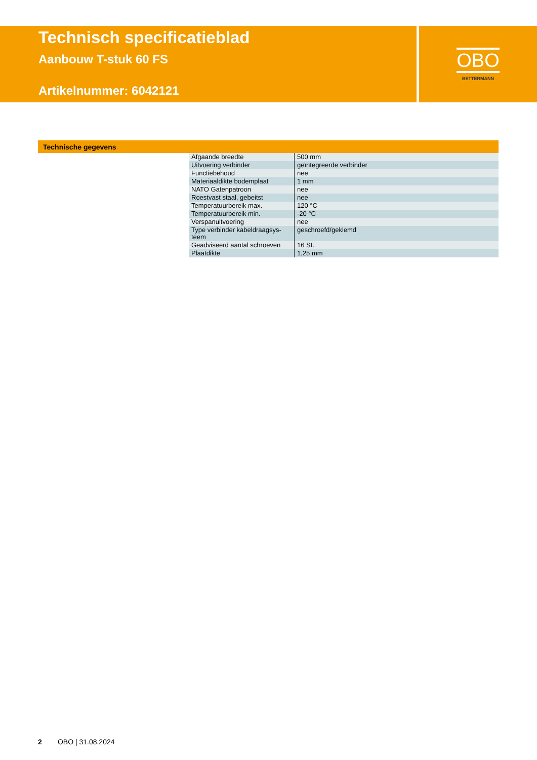Technisch specificatieblad
Aanbouw T-stuk 60 FS
Artikelnummer: 6042121
OBO
BETTERMANN
Technische gegevens
| Afgaande breedte | 500 mm |
| Uitvoering verbinder | geïntegreerde verbinder |
| Functiebehoud | nee |
| Materiaaldikte bodemplaat | 1 mm |
| NATO Gatenpatroon | nee |
| Roestvast staal, gebeitst | nee |
| Temperatuurbereik max. | 120 °C |
| Temperatuurbereik min. | -20 °C |
| Verspanuitvoering | nee |
| Type verbinder kabeldraagsys- teem | geschroefd/geklemd |
| Geadviseerd aantal schroeven | 16 St. |
| Plaatdikte | 1,25 mm |
2 OBO | 31.08.2024